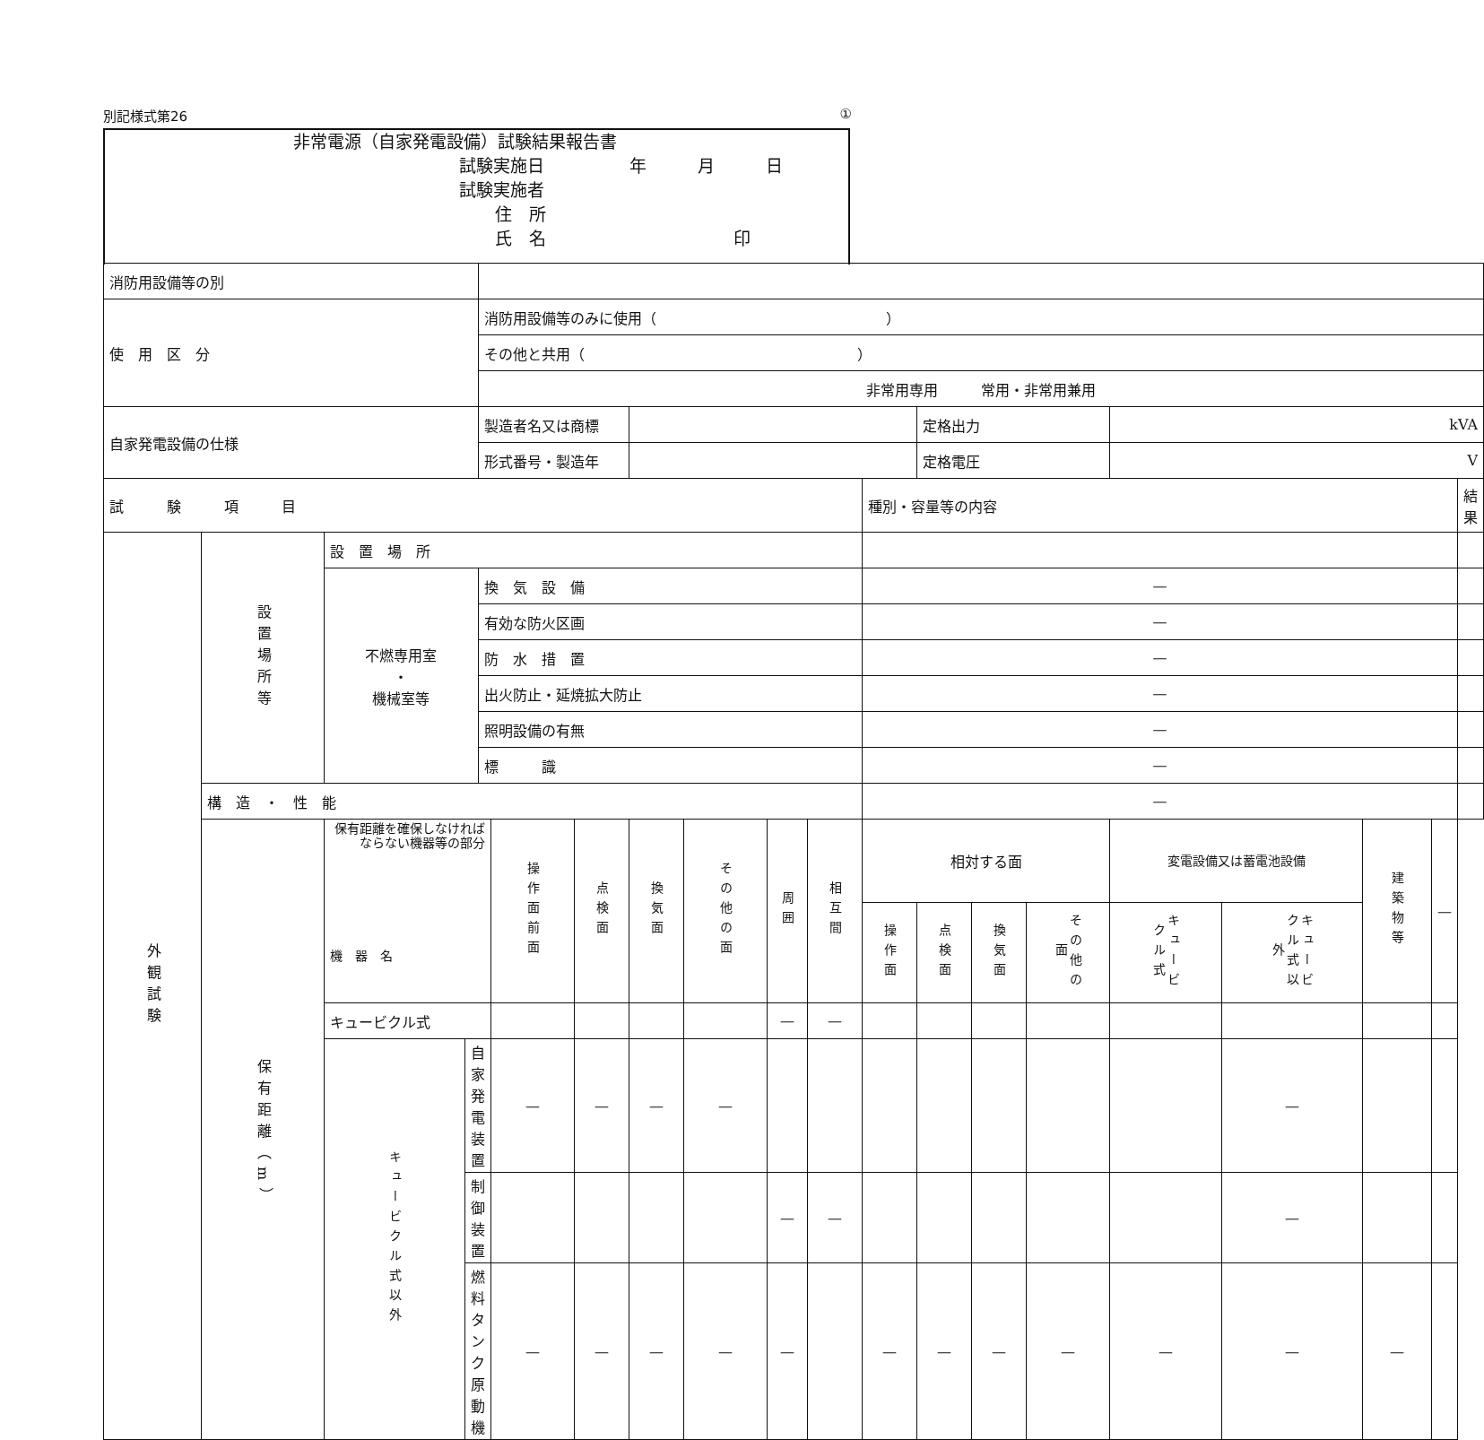別記様式第26 ①
非常電源（自家発電設備）試験結果報告書
試験実施日　　　　　年　　　月　　　日
試験実施者
住　所
氏　名　　　　　　　　　　　印
| 消防用設備等の別 | | | | | | | | | | | | | | | | | | | |
| 使 用 区 分 | | | | 消防用設備等のみに使用（ ） | | | | | | | | | | | | | | | |
| | | | | その他と共用（ ） | | | | | | | | | | | | | | | |
| | | | | 非常用専用 常用・非常用兼用 | | | | | | | | | | | | | | | |
| 自家発電設備の仕様 | | | | 製造者名又は商標 | | | | | | | | 定格出力 | | | kVA | | | | |
| | | | | 形式番号・製造年 | | | | | | | | 定格電圧 | | | V | | | | |
| 試 験 項 目 | | | | | | | | | | | 種別・容量等の内容 | | | | | | | | 結果 |
| 外観試験 | 設置場所等 | 設 置 場 所 | | | | | | | | | | | | | | | | | |
| | | 不燃専用室 ・ 機械室等 | | 換 気 設 備 | | | | | | | — | | | | | | | | |
| | | | | 有効な防火区画 | | | | | | | — | | | | | | | | |
| | | | | 防 水 措 置 | | | | | | | — | | | | | | | | |
| | | | | 出火防止・延焼拡大防止 | | | | | | | — | | | | | | | | |
| | | | | 照明設備の有無 | | | | | | | — | | | | | | | | |
| | | | | 標 識 | | | | | | | — | | | | | | | | |
| | 構 造 ・ 性 能 | | | | | | | | | | — | | | | | | | | |
| | 保有距離（m） | 保有距離を確保しなければならない機器等の部分 機 器 名 | | | 操作面前面 | 点検面 | 換気面 | その他の面 | 周囲 | 相互間 | 相対する面 | | | | 変電設備又は蓄電池設備 | | 建築物等 | — | |
| | | | | | | | | | | | 操作面 | 点検面 | 換気面 | その他の面 | キュービクル式 | キュービクル式以外 | | | |
| | | キュービクル式 | | | | | | | — | — | | | | | | | | | |
| | | キュービクル式以外 | 自家発電装置 | | — | — | — | — | | | | | | | | — | | | |
| | | | 制御装置 | | | | | | — | — | | | | | | — | | | |
| | | | 燃料タンク 原動機 | | — | — | — | — | — | | — | — | — | — | — | — | — | | |